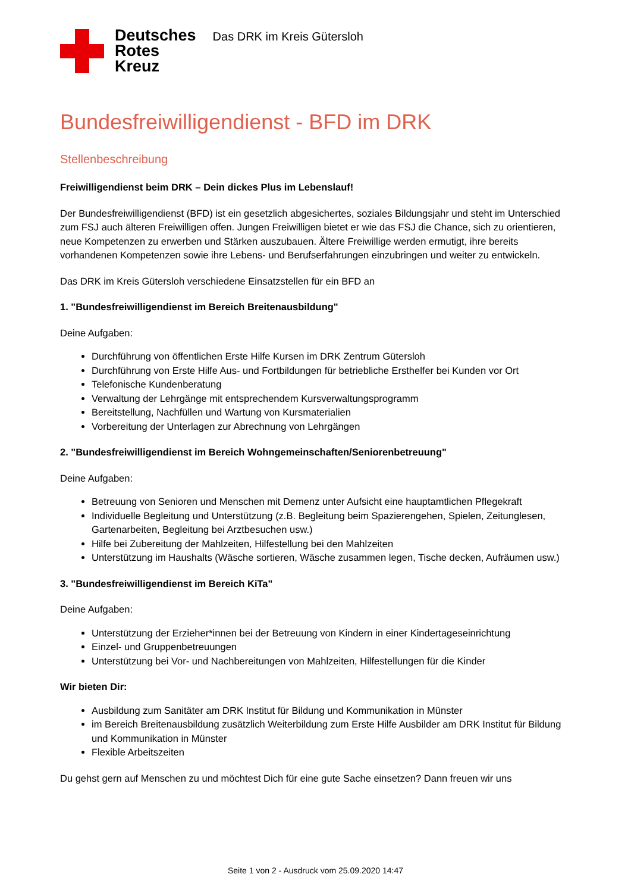Deutsches
Rotes
Kreuz
Das DRK im Kreis Gütersloh
Bundesfreiwilligendienst - BFD im DRK
Stellenbeschreibung
Freiwilligendienst beim DRK – Dein dickes Plus im Lebenslauf!
Der Bundesfreiwilligendienst (BFD) ist ein gesetzlich abgesichertes, soziales Bildungsjahr und steht im Unterschied zum FSJ auch älteren Freiwilligen offen. Jungen Freiwilligen bietet er wie das FSJ die Chance, sich zu orientieren, neue Kompetenzen zu erwerben und Stärken auszubauen. Ältere Freiwillige werden ermutigt, ihre bereits vorhandenen Kompetenzen sowie ihre Lebens- und Berufserfahrungen einzubringen und weiter zu entwickeln.
Das DRK im Kreis Gütersloh verschiedene Einsatzstellen für ein BFD an
1. "Bundesfreiwilligendienst im Bereich Breitenausbildung"
Deine Aufgaben:
Durchführung von öffentlichen Erste Hilfe Kursen im DRK Zentrum Gütersloh
Durchführung von Erste Hilfe Aus- und Fortbildungen für betriebliche Ersthelfer bei Kunden vor Ort
Telefonische Kundenberatung
Verwaltung der Lehrgänge mit entsprechendem Kursverwaltungsprogramm
Bereitstellung, Nachfüllen und Wartung von Kursmaterialien
Vorbereitung der Unterlagen zur Abrechnung von Lehrgängen
2. "Bundesfreiwilligendienst im Bereich Wohngemeinschaften/Seniorenbetreuung"
Deine Aufgaben:
Betreuung von Senioren und Menschen mit Demenz unter Aufsicht eine hauptamtlichen Pflegekraft
Individuelle Begleitung und Unterstützung (z.B. Begleitung beim Spazierengehen, Spielen, Zeitunglesen, Gartenarbeiten, Begleitung bei Arztbesuchen usw.)
Hilfe bei Zubereitung der Mahlzeiten, Hilfestellung bei den Mahlzeiten
Unterstützung im Haushalts (Wäsche sortieren, Wäsche zusammen legen, Tische decken, Aufräumen usw.)
3. "Bundesfreiwilligendienst im Bereich KiTa"
Deine Aufgaben:
Unterstützung der Erzieher*innen bei der Betreuung von Kindern in einer Kindertageseinrichtung
Einzel- und Gruppenbetreuungen
Unterstützung bei Vor- und Nachbereitungen von Mahlzeiten, Hilfestellungen für die Kinder
Wir bieten Dir:
Ausbildung zum Sanitäter am DRK Institut für Bildung und Kommunikation in Münster
im Bereich Breitenausbildung zusätzlich Weiterbildung zum Erste Hilfe Ausbilder am DRK Institut für Bildung und Kommunikation in Münster
Flexible Arbeitszeiten
Du gehst gern auf Menschen zu und möchtest Dich für eine gute Sache einsetzen? Dann freuen wir uns
Seite 1 von 2 - Ausdruck vom 25.09.2020 14:47